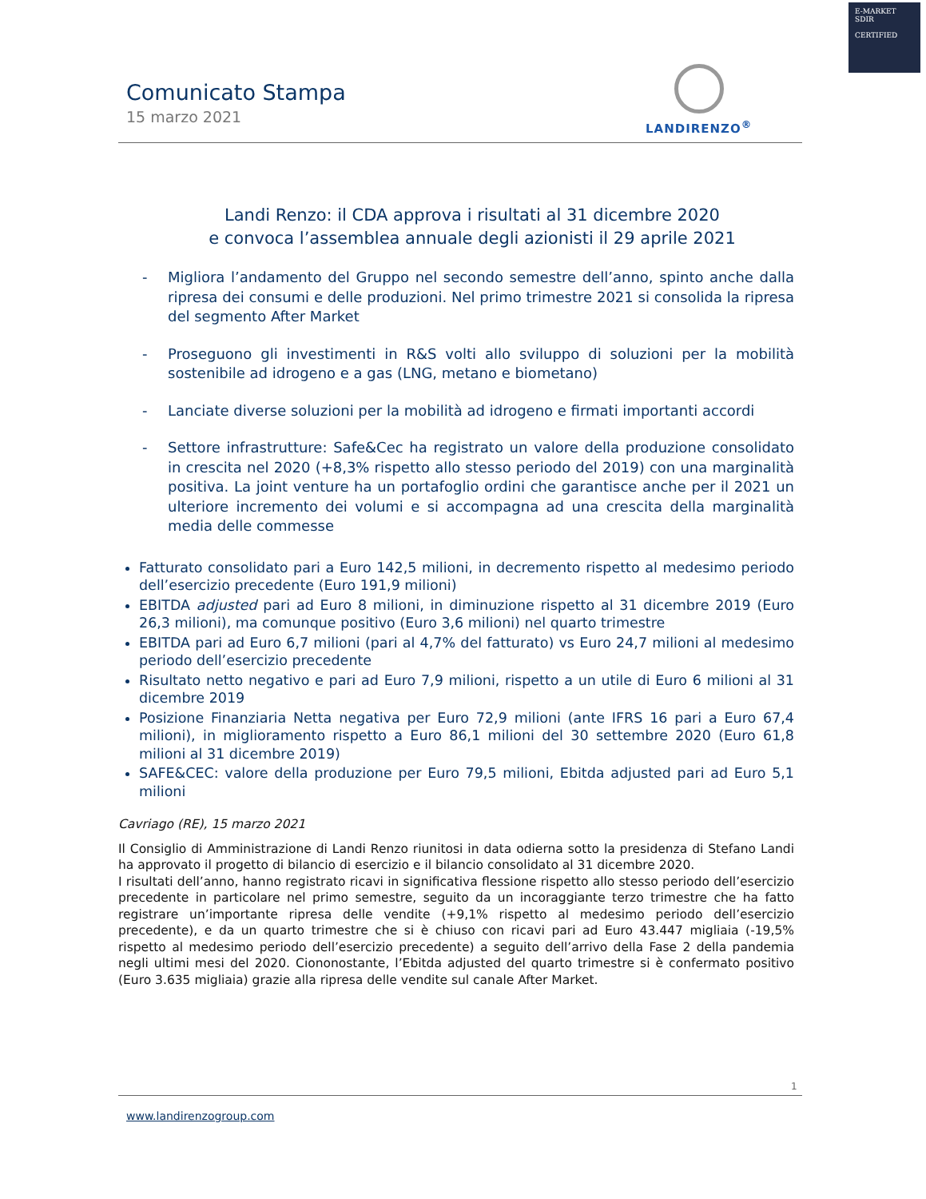E-MARKET
SDIR
CERTIFIED
Comunicato Stampa
15 marzo 2021
LANDIRENZO<sup>®</sup>
Landi Renzo: il CDA approva i risultati al 31 dicembre 2020
e convoca l’assemblea annuale degli azionisti il 29 aprile 2021
- Migliora l’andamento del Gruppo nel secondo semestre dell’anno, spinto anche dalla ripresa dei consumi e delle produzioni. Nel primo trimestre 2021 si consolida la ripresa del segmento After Market
- Proseguono gli investimenti in R&S volti allo sviluppo di soluzioni per la mobilità sostenibile ad idrogeno e a gas (LNG, metano e biometano)
- Lanciate diverse soluzioni per la mobilità ad idrogeno e firmati importanti accordi
- Settore infrastrutture: Safe&Cec ha registrato un valore della produzione consolidato in crescita nel 2020 (+8,3% rispetto allo stesso periodo del 2019) con una marginalità positiva. La joint venture ha un portafoglio ordini che garantisce anche per il 2021 un ulteriore incremento dei volumi e si accompagna ad una crescita della marginalità media delle commesse
Fatturato consolidato pari a Euro 142,5 milioni, in decremento rispetto al medesimo periodo dell’esercizio precedente (Euro 191,9 milioni)
EBITDA adjusted pari ad Euro 8 milioni, in diminuzione rispetto al 31 dicembre 2019 (Euro 26,3 milioni), ma comunque positivo (Euro 3,6 milioni) nel quarto trimestre
EBITDA pari ad Euro 6,7 milioni (pari al 4,7% del fatturato) vs Euro 24,7 milioni al medesimo periodo dell’esercizio precedente
Risultato netto negativo e pari ad Euro 7,9 milioni, rispetto a un utile di Euro 6 milioni al 31 dicembre 2019
Posizione Finanziaria Netta negativa per Euro 72,9 milioni (ante IFRS 16 pari a Euro 67,4 milioni), in miglioramento rispetto a Euro 86,1 milioni del 30 settembre 2020 (Euro 61,8 milioni al 31 dicembre 2019)
SAFE&CEC: valore della produzione per Euro 79,5 milioni, Ebitda adjusted pari ad Euro 5,1 milioni
Cavriago (RE), 15 marzo 2021
Il Consiglio di Amministrazione di Landi Renzo riunitosi in data odierna sotto la presidenza di Stefano Landi ha approvato il progetto di bilancio di esercizio e il bilancio consolidato al 31 dicembre 2020.
I risultati dell’anno, hanno registrato ricavi in significativa flessione rispetto allo stesso periodo dell’esercizio precedente in particolare nel primo semestre, seguito da un incoraggiante terzo trimestre che ha fatto registrare un’importante ripresa delle vendite (+9,1% rispetto al medesimo periodo dell’esercizio precedente), e da un quarto trimestre che si è chiuso con ricavi pari ad Euro 43.447 migliaia (-19,5% rispetto al medesimo periodo dell’esercizio precedente) a seguito dell’arrivo della Fase 2 della pandemia negli ultimi mesi del 2020. Ciononostante, l’Ebitda adjusted del quarto trimestre si è confermato positivo (Euro 3.635 migliaia) grazie alla ripresa delle vendite sul canale After Market.
1
www.landirenzogroup.com